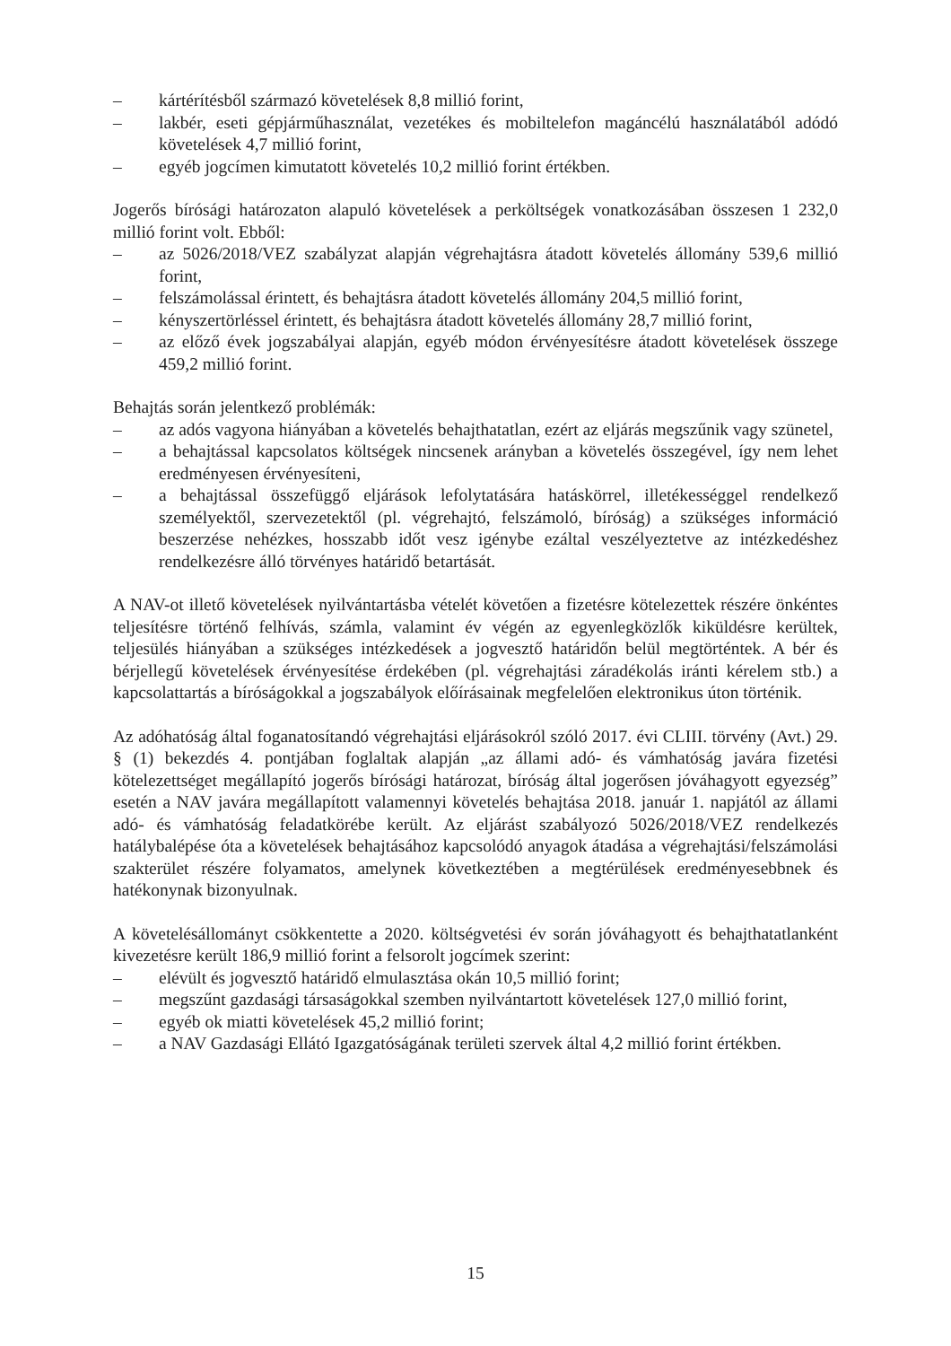– kártérítésből származó követelések 8,8 millió forint,
– lakbér, eseti gépjárműhasználat, vezetékes és mobiltelefon magáncélú használatából adódó követelések 4,7 millió forint,
– egyéb jogcímen kimutatott követelés 10,2 millió forint értékben.
Jogerős bírósági határozaton alapuló követelések a perköltségek vonatkozásában összesen 1 232,0 millió forint volt. Ebből:
– az 5026/2018/VEZ szabályzat alapján végrehajtásra átadott követelés állomány 539,6 millió forint,
– felszámolással érintett, és behajtásra átadott követelés állomány 204,5 millió forint,
– kényszertörléssel érintett, és behajtásra átadott követelés állomány 28,7 millió forint,
– az előző évek jogszabályai alapján, egyéb módon érvényesítésre átadott követelések összege 459,2 millió forint.
Behajtás során jelentkező problémák:
– az adós vagyona hiányában a követelés behajthatatlan, ezért az eljárás megszűnik vagy szünetel,
– a behajtással kapcsolatos költségek nincsenek arányban a követelés összegével, így nem lehet eredményesen érvényesíteni,
– a behajtással összefüggő eljárások lefolytatására hatáskörrel, illetékességgel rendelkező személyektől, szervezetektől (pl. végrehajtó, felszámoló, bíróság) a szükséges információ beszerzése nehézkes, hosszabb időt vesz igénybe ezáltal veszélyeztetve az intézkedéshez rendelkezésre álló törvényes határidő betartását.
A NAV-ot illető követelések nyilvántartásba vételét követően a fizetésre kötelezettek részére önkéntes teljesítésre történő felhívás, számla, valamint év végén az egyenlegközlők kiküldésre kerültek, teljesülés hiányában a szükséges intézkedések a jogvesztő határidőn belül megtörténtek. A bér és bérjellegű követelések érvényesítése érdekében (pl. végrehajtási záradékolás iránti kérelem stb.) a kapcsolattartás a bíróságokkal a jogszabályok előírásainak megfelelően elektronikus úton történik.
Az adóhatóság által foganatosítandó végrehajtási eljárásokról szóló 2017. évi CLIII. törvény (Avt.) 29. § (1) bekezdés 4. pontjában foglaltak alapján „az állami adó- és vámhatóság javára fizetési kötelezettséget megállapító jogerős bírósági határozat, bíróság által jogerősen jóváhagyott egyezség” esetén a NAV javára megállapított valamennyi követelés behajtása 2018. január 1. napjától az állami adó- és vámhatóság feladatkörébe került. Az eljárást szabályozó 5026/2018/VEZ rendelkezés hatálybalépése óta a követelések behajtásához kapcsolódó anyagok átadása a végrehajtási/felszámolási szakterület részére folyamatos, amelynek következtében a megtérülések eredményesebbnek és hatékonynak bizonyulnak.
A követelésállományt csökkentette a 2020. költségvetési év során jóváhagyott és behajthatatlanként kivezetésre került 186,9 millió forint a felsorolt jogcímek szerint:
– elévült és jogvesztő határidő elmulasztása okán 10,5 millió forint;
– megszűnt gazdasági társaságokkal szemben nyilvántartott követelések 127,0 millió forint,
– egyéb ok miatti követelések 45,2 millió forint;
– a NAV Gazdasági Ellátó Igazgatóságának területi szervek által 4,2 millió forint értékben.
15